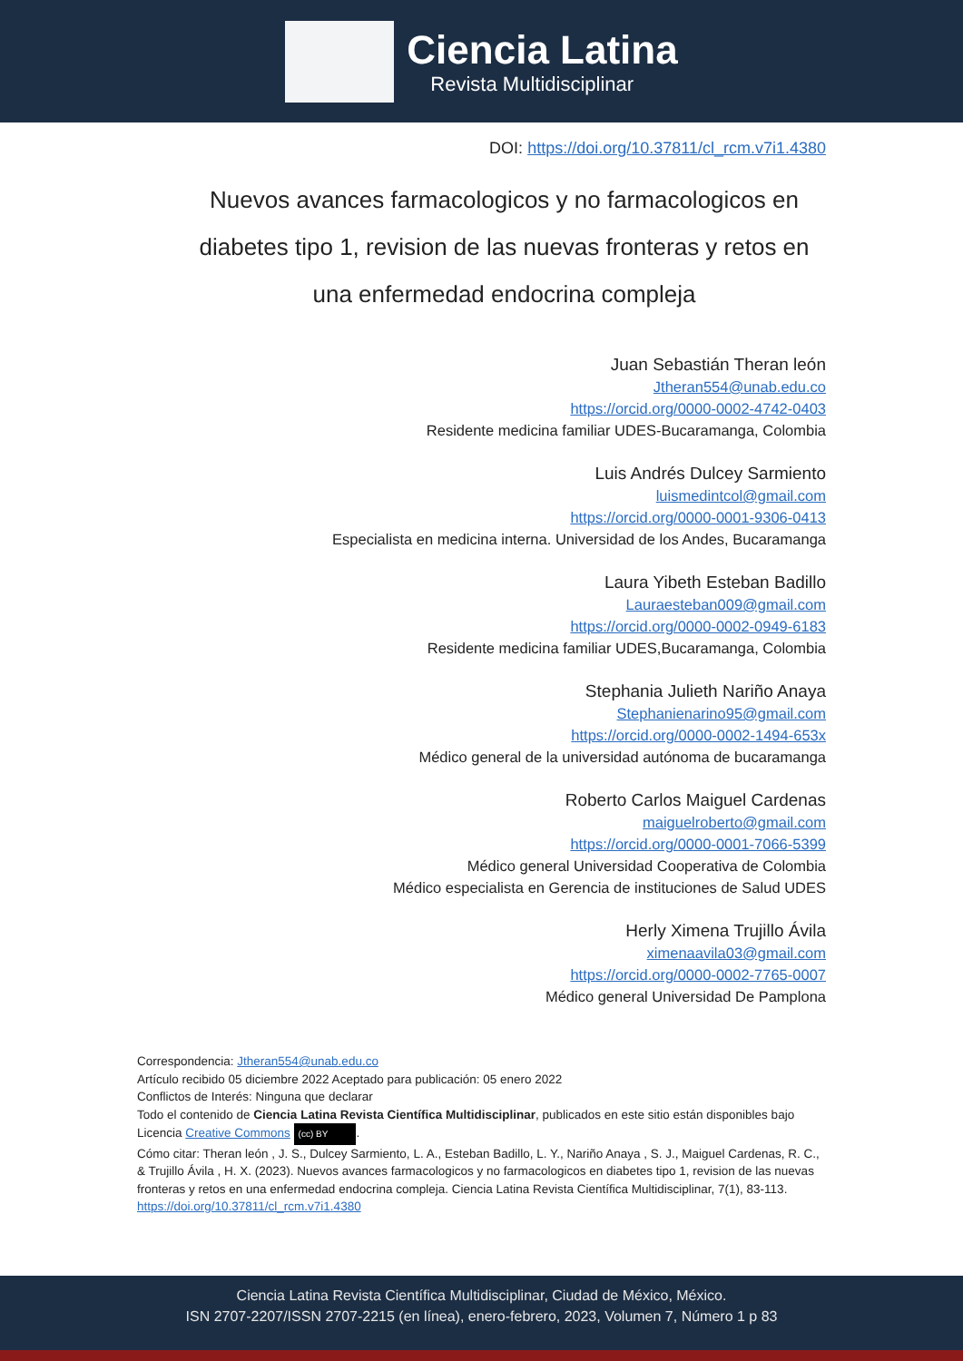Ciencia Latina
Revista Multidisciplinar
DOI: https://doi.org/10.37811/cl_rcm.v7i1.4380
Nuevos avances farmacologicos y no farmacologicos en diabetes tipo 1, revision de las nuevas fronteras y retos en una enfermedad endocrina compleja
Juan Sebastián Theran león
Jtheran554@unab.edu.co
https://orcid.org/0000-0002-4742-0403
Residente medicina familiar UDES-Bucaramanga, Colombia
Luis Andrés Dulcey Sarmiento
luismedintcol@gmail.com
https://orcid.org/0000-0001-9306-0413
Especialista en medicina interna. Universidad de los Andes, Bucaramanga
Laura Yibeth Esteban Badillo
Lauraesteban009@gmail.com
https://orcid.org/0000-0002-0949-6183
Residente medicina familiar UDES,Bucaramanga, Colombia
Stephania Julieth Nariño Anaya
Stephanienarino95@gmail.com
https://orcid.org/0000-0002-1494-653x
Médico general de la universidad autónoma de bucaramanga
Roberto Carlos Maiguel Cardenas
maiguelroberto@gmail.com
https://orcid.org/0000-0001-7066-5399
Médico general Universidad Cooperativa de Colombia
Médico especialista en Gerencia de instituciones de Salud UDES
Herly Ximena Trujillo Ávila
ximenaavila03@gmail.com
https://orcid.org/0000-0002-7765-0007
Médico general Universidad De Pamplona
Correspondencia: Jtheran554@unab.edu.co
Artículo recibido 05 diciembre 2022 Aceptado para publicación: 05 enero 2022
Conflictos de Interés: Ninguna que declarar
Todo el contenido de Ciencia Latina Revista Científica Multidisciplinar, publicados en este sitio están disponibles bajo Licencia Creative Commons (cc) BY.
Cómo citar: Theran león , J. S., Dulcey Sarmiento, L. A., Esteban Badillo, L. Y., Nariño Anaya , S. J., Maiguel Cardenas, R. C., & Trujillo Ávila , H. X. (2023). Nuevos avances farmacologicos y no farmacologicos en diabetes tipo 1, revision de las nuevas fronteras y retos en una enfermedad endocrina compleja. Ciencia Latina Revista Científica Multidisciplinar, 7(1), 83-113. https://doi.org/10.37811/cl_rcm.v7i1.4380
Ciencia Latina Revista Científica Multidisciplinar, Ciudad de México, México.
ISN 2707-2207/ISSN 2707-2215 (en línea), enero-febrero, 2023, Volumen 7, Número 1 p 83